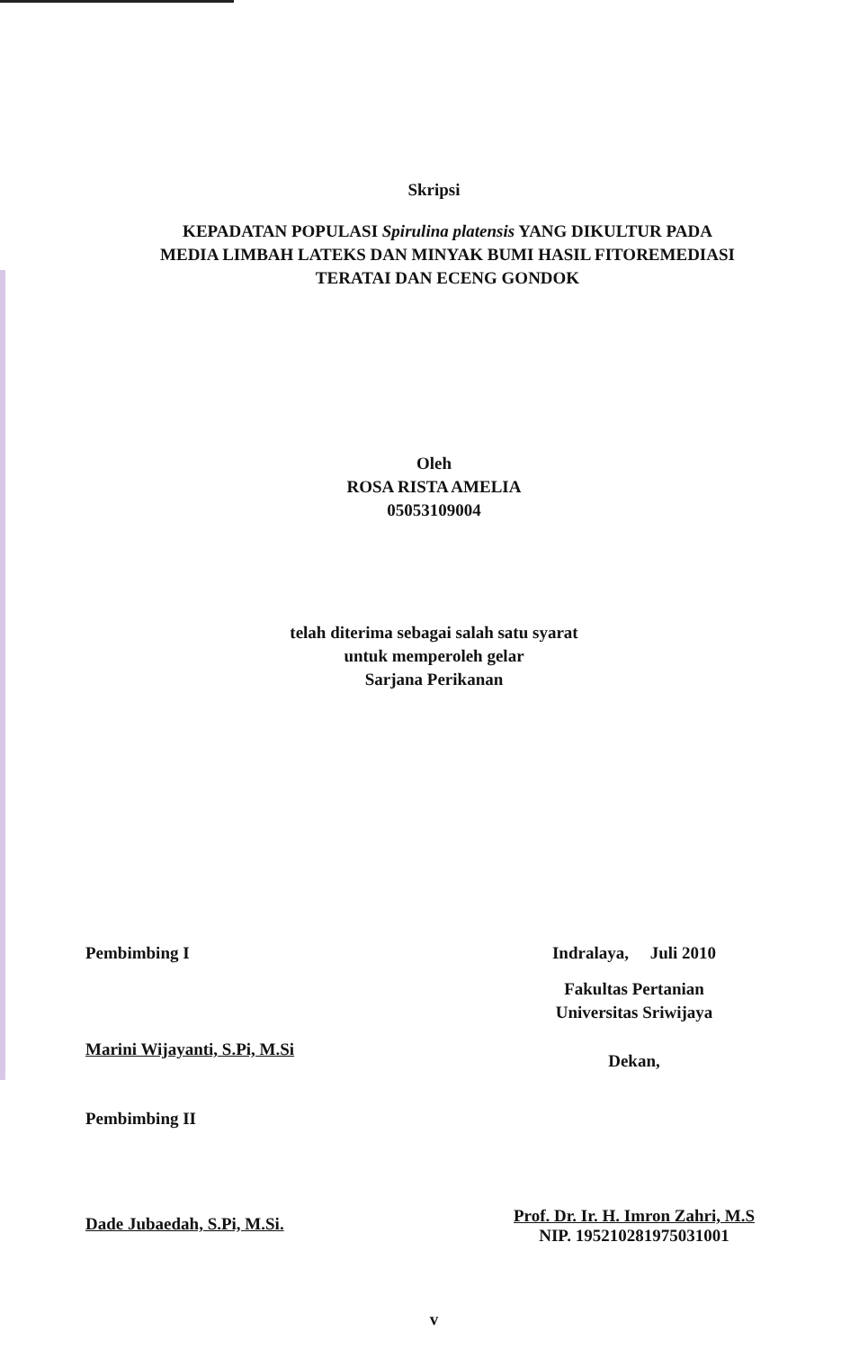Skripsi
KEPADATAN POPULASI Spirulina platensis YANG DIKULTUR PADA
MEDIA LIMBAH LATEKS DAN MINYAK BUMI HASIL FITOREMEDIASI
TERATAI DAN ECENG GONDOK
Oleh
ROSA RISTA AMELIA
05053109004
telah diterima sebagai salah satu syarat
untuk memperoleh gelar
Sarjana Perikanan
Pembimbing I
Marini Wijayanti, S.Pi, M.Si
Pembimbing II
Dade Jubaedah, S.Pi, M.Si.
Indralaya, Juli 2010
Fakultas Pertanian
Universitas Sriwijaya
Dekan,
Prof. Dr. Ir. H. Imron Zahri, M.S
NIP. 195210281975031001
v